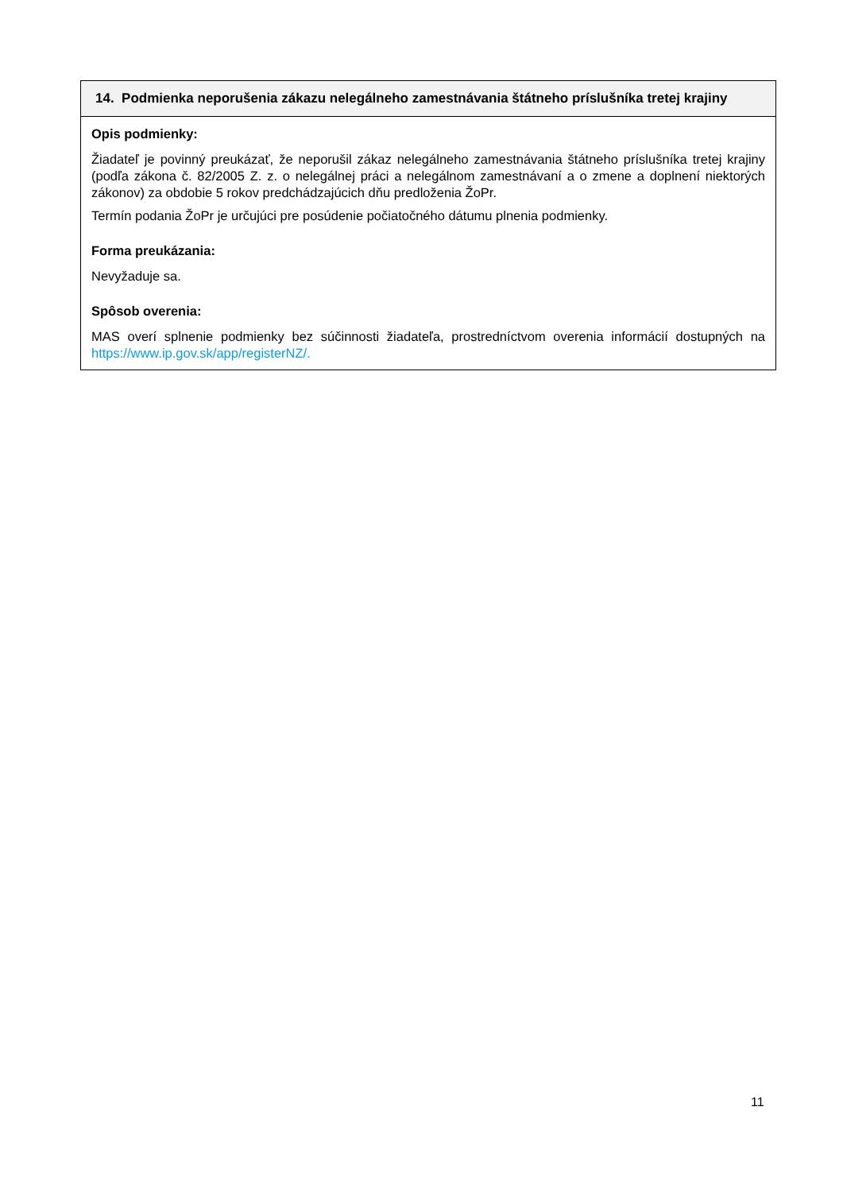| 14. Podmienka neporušenia zákazu nelegálneho zamestnávania štátneho príslušníka tretej krajiny |
| --- |
| Opis podmienky: Žiadateľ je povinný preukázať, že neporušil zákaz nelegálneho zamestnávania štátneho príslušníka tretej krajiny (podľa zákona č. 82/2005 Z. z. o nelegálnej práci a nelegálnom zamestnávaní a o zmene a doplnení niektorých zákonov) za obdobie 5 rokov predchádzajúcich dňu predloženia ŽoPr. Termín podania ŽoPr je určujúci pre posúdenie počiatočného dátumu plnenia podmienky. Forma preukázania: Nevyžaduje sa. Spôsob overenia: MAS overí splnenie podmienky bez súčinnosti žiadateľa, prostredníctvom overenia informácií dostupných na https://www.ip.gov.sk/app/registerNZ/. |
11